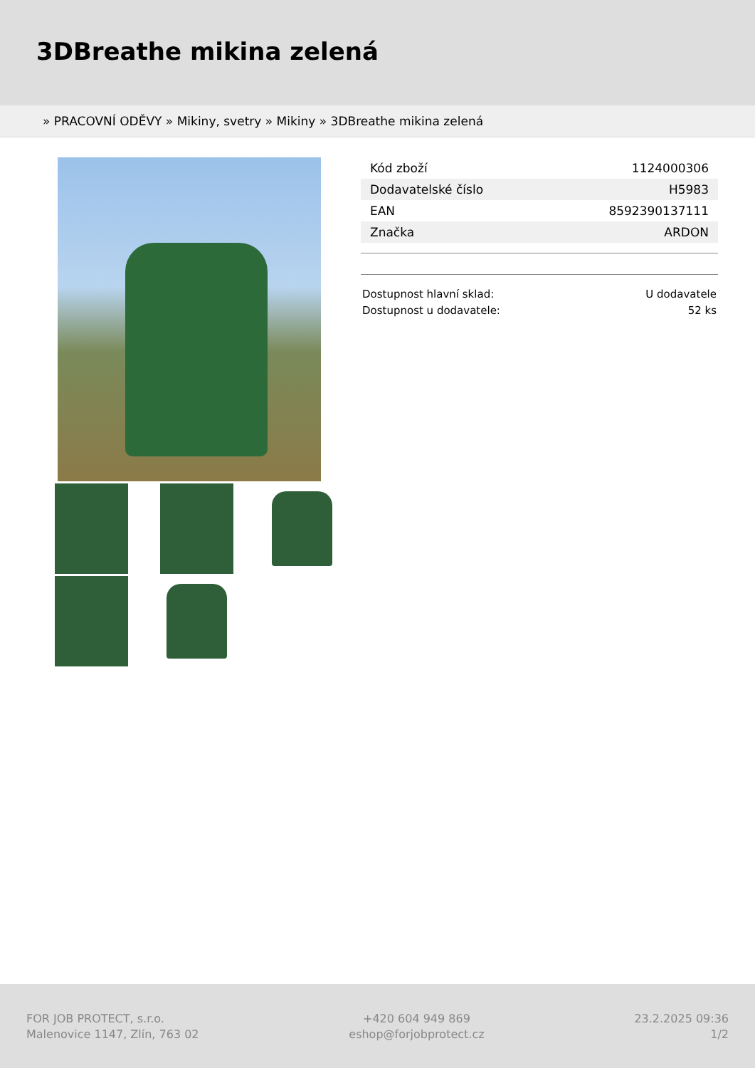3DBreathe mikina zelená
» PRACOVNÍ ODĚVY » Mikiny, svetry » Mikiny » 3DBreathe mikina zelená
| Kód zboží | 1124000306 |
| Dodavatelské číslo | H5983 |
| EAN | 8592390137111 |
| Značka | ARDON |
Dostupnost hlavní sklad: U dodavatele
Dostupnost u dodavatele: 52 ks
FOR JOB PROTECT, s.r.o.
Malenovice 1147, Zlín, 763 02
+420 604 949 869
eshop@forjobprotect.cz
23.2.2025 09:36
1/2